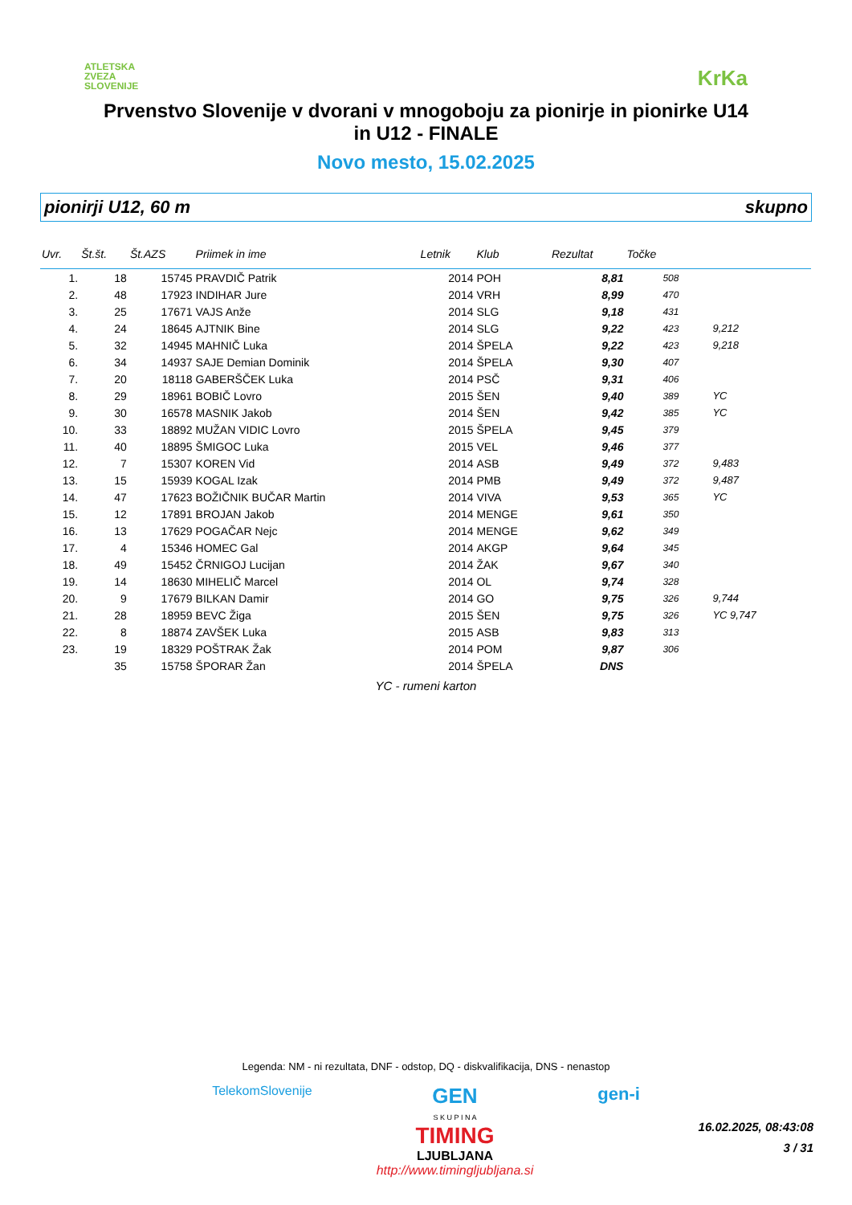ATLETSKA
ZVEZA
SLOVENIJE
KrKa
Prvenstvo Slovenije v dvorani v mnogoboju za pionirje in pionirke U14
in U12 - FINALE
Novo mesto, 15.02.2025
pionirji U12, 60 m skupno
| Uvr. | Št.št. | Št.AZS | Priimek in ime | Letnik | Klub | Rezultat | Točke | |
| --- | --- | --- | --- | --- | --- | --- | --- | --- |
| 1. | 18 | 15745 | PRAVDIČ Patrik | 2014 | POH | 8,81 | 508 | |
| 2. | 48 | 17923 | INDIHAR Jure | 2014 | VRH | 8,99 | 470 | |
| 3. | 25 | 17671 | VAJS Anže | 2014 | SLG | 9,18 | 431 | |
| 4. | 24 | 18645 | AJTNIK Bine | 2014 | SLG | 9,22 | 423 | 9,212 |
| 5. | 32 | 14945 | MAHNIČ Luka | 2014 | ŠPELA | 9,22 | 423 | 9,218 |
| 6. | 34 | 14937 | SAJE Demian Dominik | 2014 | ŠPELA | 9,30 | 407 | |
| 7. | 20 | 18118 | GABERŠČEK Luka | 2014 | PSČ | 9,31 | 406 | |
| 8. | 29 | 18961 | BOBIČ Lovro | 2015 | ŠEN | 9,40 | 389 | YC |
| 9. | 30 | 16578 | MASNIK Jakob | 2014 | ŠEN | 9,42 | 385 | YC |
| 10. | 33 | 18892 | MUŽAN VIDIC Lovro | 2015 | ŠPELA | 9,45 | 379 | |
| 11. | 40 | 18895 | ŠMIGOC Luka | 2015 | VEL | 9,46 | 377 | |
| 12. | 7 | 15307 | KOREN Vid | 2014 | ASB | 9,49 | 372 | 9,483 |
| 13. | 15 | 15939 | KOGAL Izak | 2014 | PMB | 9,49 | 372 | 9,487 |
| 14. | 47 | 17623 | BOŽIČNIK BUČAR Martin | 2014 | VIVA | 9,53 | 365 | YC |
| 15. | 12 | 17891 | BROJAN Jakob | 2014 | MENGE | 9,61 | 350 | |
| 16. | 13 | 17629 | POGAČAR Nejc | 2014 | MENGE | 9,62 | 349 | |
| 17. | 4 | 15346 | HOMEC Gal | 2014 | AKGP | 9,64 | 345 | |
| 18. | 49 | 15452 | ČRNIGOJ Lucijan | 2014 | ŽAK | 9,67 | 340 | |
| 19. | 14 | 18630 | MIHELIČ Marcel | 2014 | OL | 9,74 | 328 | |
| 20. | 9 | 17679 | BILKAN Damir | 2014 | GO | 9,75 | 326 | 9,744 |
| 21. | 28 | 18959 | BEVC Žiga | 2015 | ŠEN | 9,75 | 326 | YC 9,747 |
| 22. | 8 | 18874 | ZAVŠEK Luka | 2015 | ASB | 9,83 | 313 | |
| 23. | 19 | 18329 | POŠTRAK Žak | 2014 | POM | 9,87 | 306 | |
| | 35 | 15758 | ŠPORAR Žan | 2014 | ŠPELA | DNS | | |
YC - rumeni karton
Legenda: NM - ni rezultata, DNF - odstop, DQ - diskvalifikacija, DNS - nenastop
TelekomSlovenije GEN
S K U P I N A
TIMING
LJUBLJANA
http://www.timingljubljana.si gen-i
16.02.2025, 08:43:08
3 / 31